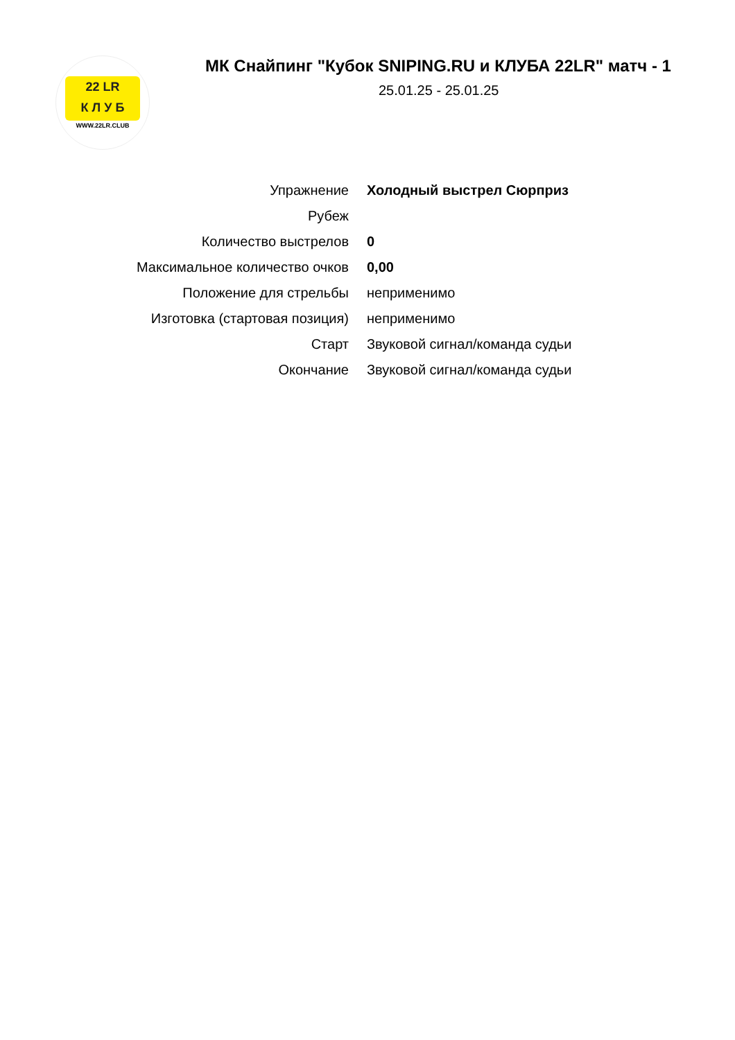22 LR
К Л У Б
WWW.22LR.CLUB
МК Снайпинг "Кубок SNIPING.RU и КЛУБА 22LR" матч - 1
25.01.25 - 25.01.25
| Упражнение | Холодный выстрел Сюрприз |
| Рубеж | |
| Количество выстрелов | 0 |
| Максимальное количество очков | 0,00 |
| Положение для стрельбы | неприменимо |
| Изготовка (стартовая позиция) | неприменимо |
| Старт | Звуковой сигнал/команда судьи |
| Окончание | Звуковой сигнал/команда судьи |